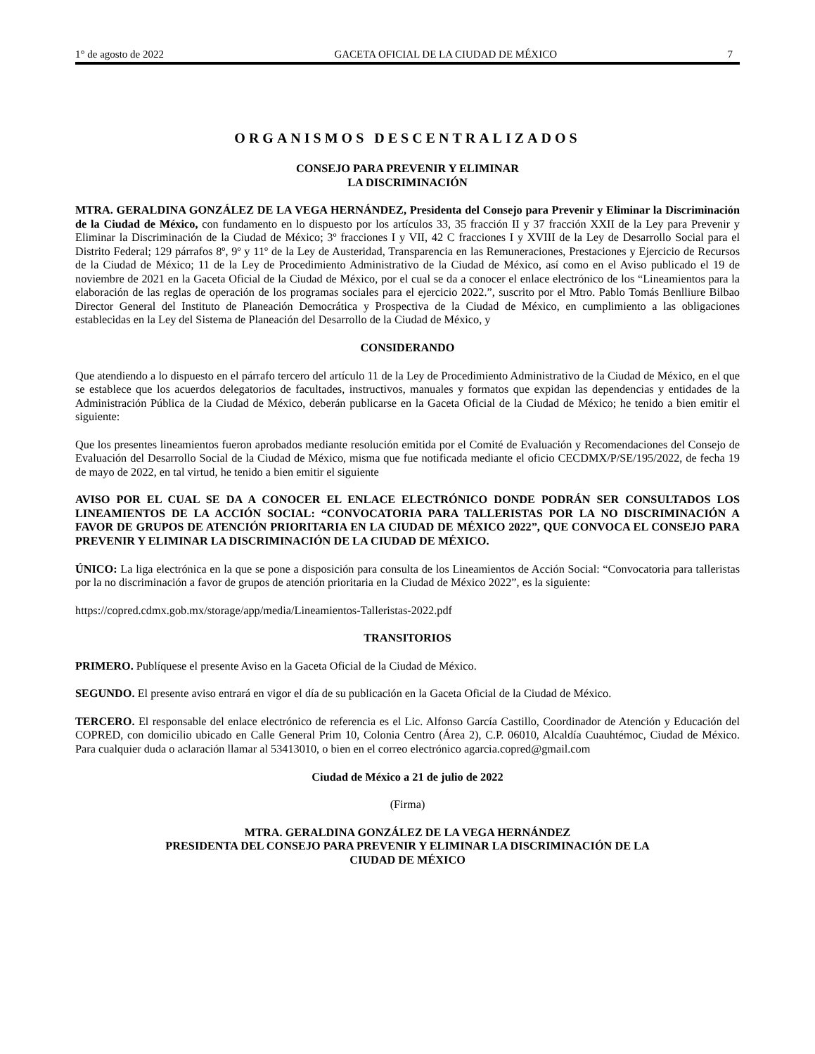1° de agosto de 2022 GACETA OFICIAL DE LA CIUDAD DE MÉXICO 7
ORGANISMOS DESCENTRALIZADOS
CONSEJO PARA PREVENIR Y ELIMINAR
LA DISCRIMINACIÓN
MTRA. GERALDINA GONZÁLEZ DE LA VEGA HERNÁNDEZ, Presidenta del Consejo para Prevenir y Eliminar la Discriminación de la Ciudad de México, con fundamento en lo dispuesto por los artículos 33, 35 fracción II y 37 fracción XXII de la Ley para Prevenir y Eliminar la Discriminación de la Ciudad de México; 3º fracciones I y VII, 42 C fracciones I y XVIII de la Ley de Desarrollo Social para el Distrito Federal; 129 párrafos 8º, 9º y 11º de la Ley de Austeridad, Transparencia en las Remuneraciones, Prestaciones y Ejercicio de Recursos de la Ciudad de México; 11 de la Ley de Procedimiento Administrativo de la Ciudad de México, así como en el Aviso publicado el 19 de noviembre de 2021 en la Gaceta Oficial de la Ciudad de México, por el cual se da a conocer el enlace electrónico de los “Lineamientos para la elaboración de las reglas de operación de los programas sociales para el ejercicio 2022.”, suscrito por el Mtro. Pablo Tomás Benlliure Bilbao Director General del Instituto de Planeación Democrática y Prospectiva de la Ciudad de México, en cumplimiento a las obligaciones establecidas en la Ley del Sistema de Planeación del Desarrollo de la Ciudad de México, y
CONSIDERANDO
Que atendiendo a lo dispuesto en el párrafo tercero del artículo 11 de la Ley de Procedimiento Administrativo de la Ciudad de México, en el que se establece que los acuerdos delegatorios de facultades, instructivos, manuales y formatos que expidan las dependencias y entidades de la Administración Pública de la Ciudad de México, deberán publicarse en la Gaceta Oficial de la Ciudad de México; he tenido a bien emitir el siguiente:
Que los presentes lineamientos fueron aprobados mediante resolución emitida por el Comité de Evaluación y Recomendaciones del Consejo de Evaluación del Desarrollo Social de la Ciudad de México, misma que fue notificada mediante el oficio CECDMX/P/SE/195/2022, de fecha 19 de mayo de 2022, en tal virtud, he tenido a bien emitir el siguiente
AVISO POR EL CUAL SE DA A CONOCER EL ENLACE ELECTRÓNICO DONDE PODRÁN SER CONSULTADOS LOS LINEAMIENTOS DE LA ACCIÓN SOCIAL: “CONVOCATORIA PARA TALLERISTAS POR LA NO DISCRIMINACIÓN A FAVOR DE GRUPOS DE ATENCIÓN PRIORITARIA EN LA CIUDAD DE MÉXICO 2022”, QUE CONVOCA EL CONSEJO PARA PREVENIR Y ELIMINAR LA DISCRIMINACIÓN DE LA CIUDAD DE MÉXICO.
ÚNICO: La liga electrónica en la que se pone a disposición para consulta de los Lineamientos de Acción Social: “Convocatoria para talleristas por la no discriminación a favor de grupos de atención prioritaria en la Ciudad de México 2022”, es la siguiente:
https://copred.cdmx.gob.mx/storage/app/media/Lineamientos-Talleristas-2022.pdf
TRANSITORIOS
PRIMERO. Publíquese el presente Aviso en la Gaceta Oficial de la Ciudad de México.
SEGUNDO. El presente aviso entrará en vigor el día de su publicación en la Gaceta Oficial de la Ciudad de México.
TERCERO. El responsable del enlace electrónico de referencia es el Lic. Alfonso García Castillo, Coordinador de Atención y Educación del COPRED, con domicilio ubicado en Calle General Prim 10, Colonia Centro (Área 2), C.P. 06010, Alcaldía Cuauhtémoc, Ciudad de México. Para cualquier duda o aclaración llamar al 53413010, o bien en el correo electrónico agarcia.copred@gmail.com
Ciudad de México a 21 de julio de 2022
(Firma)
MTRA. GERALDINA GONZÁLEZ DE LA VEGA HERNÁNDEZ
PRESIDENTA DEL CONSEJO PARA PREVENIR Y ELIMINAR LA DISCRIMINACIÓN DE LA
CIUDAD DE MÉXICO